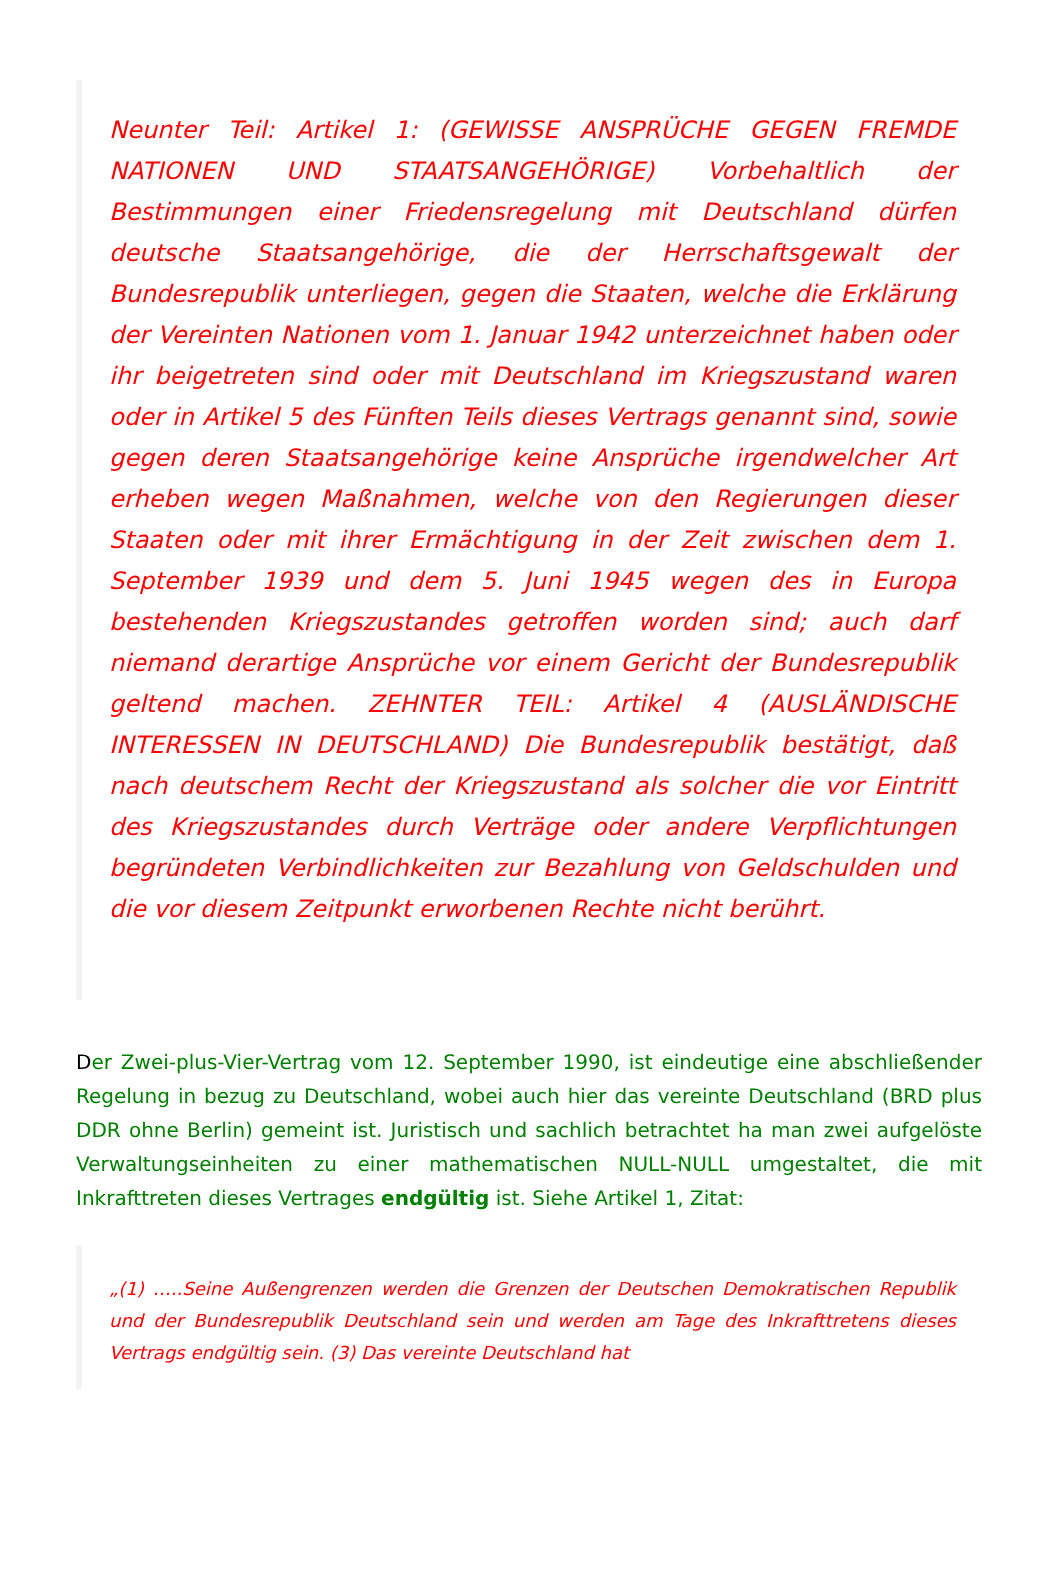Neunter Teil: Artikel 1: (GEWISSE ANSPRÜCHE GEGEN FREMDE NATIONEN UND STAATSANGEHÖRIGE) Vorbehaltlich der Bestimmungen einer Friedensregelung mit Deutschland dürfen deutsche Staatsangehörige, die der Herrschaftsgewalt der Bundesrepublik unterliegen, gegen die Staaten, welche die Erklärung der Vereinten Nationen vom 1. Januar 1942 unterzeichnet haben oder ihr beigetreten sind oder mit Deutschland im Kriegszustand waren oder in Artikel 5 des Fünften Teils dieses Vertrags genannt sind, sowie gegen deren Staatsangehörige keine Ansprüche irgendwelcher Art erheben wegen Maßnahmen, welche von den Regierungen dieser Staaten oder mit ihrer Ermächtigung in der Zeit zwischen dem 1. September 1939 und dem 5. Juni 1945 wegen des in Europa bestehenden Kriegszustandes getroffen worden sind; auch darf niemand derartige Ansprüche vor einem Gericht der Bundesrepublik geltend machen. ZEHNTER TEIL: Artikel 4 (AUSLÄNDISCHE INTERESSEN IN DEUTSCHLAND) Die Bundesrepublik bestätigt, daß nach deutschem Recht der Kriegszustand als solcher die vor Eintritt des Kriegszustandes durch Verträge oder andere Verpflichtungen begründeten Verbindlichkeiten zur Bezahlung von Geldschulden und die vor diesem Zeitpunkt erworbenen Rechte nicht berührt.
Der Zwei-plus-Vier-Vertrag vom 12. September 1990, ist eindeutige eine abschließender Regelung in bezug zu Deutschland, wobei auch hier das vereinte Deutschland (BRD plus DDR ohne Berlin) gemeint ist. Juristisch und sachlich betrachtet ha man zwei aufgelöste Verwaltungseinheiten zu einer mathematischen NULL-NULL umgestaltet, die mit Inkrafttreten dieses Vertrages endgültig ist. Siehe Artikel 1, Zitat:
„(1) …..Seine Außengrenzen werden die Grenzen der Deutschen Demokratischen Republik und der Bundesrepublik Deutschland sein und werden am Tage des Inkrafttretens dieses Vertrags endgültig sein. (3) Das vereinte Deutschland hat